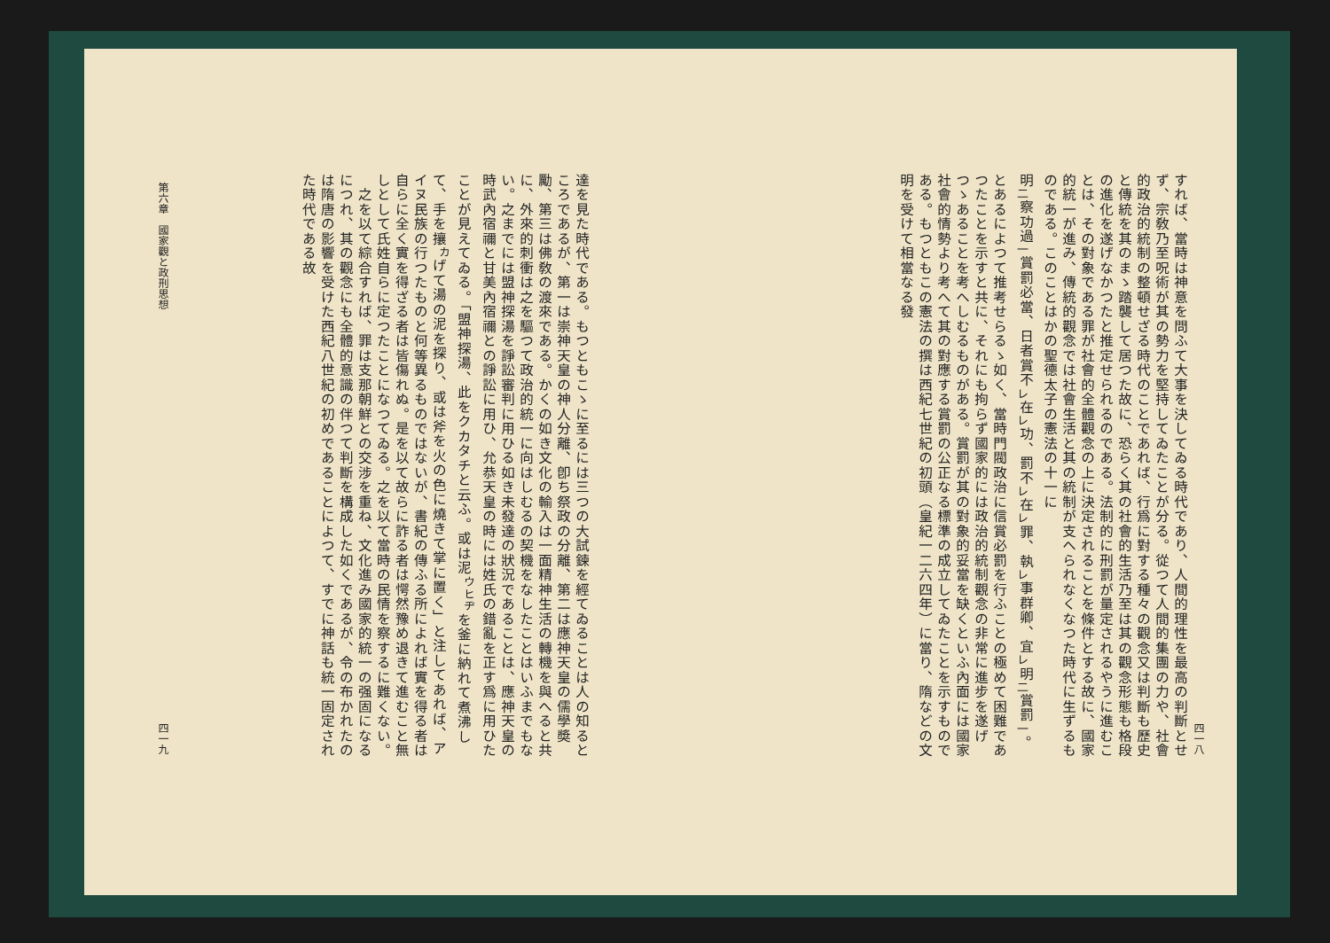すれば、當時は神意を問ふて大事を決してゐる時代であり、人間的理性を最高の判斷とせず、宗敎乃至呪術が其の勢力を堅持してゐたことが分る。從つて人間的集團の力や、社會的政治的統制の整頓せざる時代のことであれば、行爲に對する種々の觀念又は判斷も歷史と傳統を其のまゝ踏襲して居つた故に、恐らく其の社會的生活乃至は其の觀念形態も格段の進化を遂げなかつたと推定せられるのである。法制的に刑罰が量定されるやうに進むことは、その對象である罪が社會的全體觀念の上に決定されることを條件とする故に、國家的統一が進み、傳統的觀念では社會生活と其の統制が支へられなくなつた時代に生ずるものである。このことはかの聖德太子の憲法の十一に
明<sub>二</sub>察功過<sub>一</sub>賞罰必當、日者賞不<sub>レ</sub>在<sub>レ</sub>功、罰不<sub>レ</sub>在<sub>レ</sub>罪、執<sub>レ</sub>事群卿、宜<sub>レ</sub>明<sub>二</sub>賞罰<sub>一</sub>。
とあるによつて推考せらるゝ如く、當時門閥政治に信賞必罰を行ふことの極めて困難であつたことを示すと共に、それにも拘らず國家的には政治的統制觀念の非常に進步を遂げつゝあることを考へしむるものがある。賞罰が其の對象的妥當を缺くといふ內面には國家社會的情勢より考へて其の對應する賞罰の公正なる標準の成立してゐたことを示すものである。もつともこの憲法の撰は西紀七世紀の初頭（皇紀一二六四年）に當り、隋などの文明を受けて相當なる發
四一八
達を見た時代である。もつともこゝに至るには三つの大試鍊を經てゐることは人の知るところであるが、第一は崇神天皇の神人分離、卽ち祭政の分離、第二は應神天皇の儒學奬勵、第三は佛敎の渡來である。かくの如き文化の輸入は一面精神生活の轉機を與へると共に、外來的刺衝は之を驅つて政治的統一に向はしむるの契機をなしたことはいふまでもない。之までには盟神探湯を諍訟審判に用ひる如き未發達の狀況であることは、應神天皇の時武內宿禰と甘美內宿禰との諍訟に用ひ、允恭天皇の時には姓氏の錯亂を正す爲に用ひたことが見えてゐる。「盟神探湯、此をクカタチと云ふ。或は泥<sup>ウヒヂ</sup>を釜に納れて煮沸して、手を攘<sup>カ</sup>げて湯の泥を探り、或は斧を火の色に燒きて掌に置く」と注してあれば、アイヌ民族の行つたものと何等異るものではないが、書紀の傳ふる所によれば實を得る者は自らに全く實を得ざる者は皆傷れぬ。是を以て故らに詐る者は愕然豫め退きて進むこと無しとして氏姓自らに定つたことになつてゐる。之を以て當時の民情を察するに難くない。
　之を以て綜合すれば、罪は支那朝鮮との交涉を重ね、文化進み國家的統一の强固になるにつれ、其の觀念にも全體的意識の伴つて判斷を構成した如くであるが、令の布かれたのは隋唐の影響を受けた西紀八世紀の初めであることによつて、すでに神話も統一固定された時代である故
第六章　國家觀と政刑思想
四一九